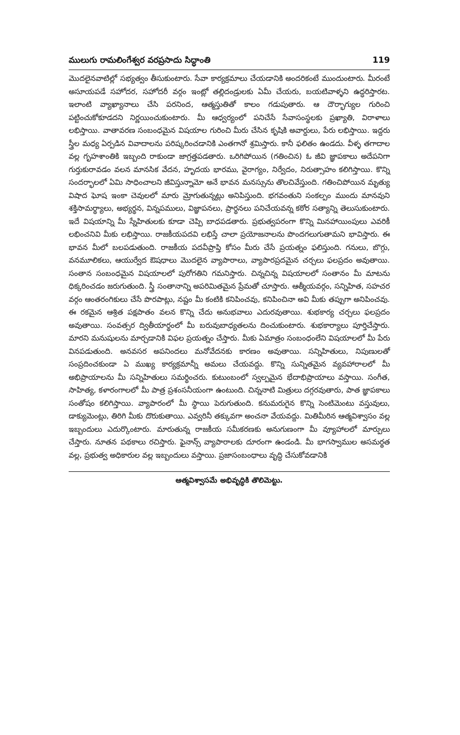ములుగు రామలింగేశ్వర వరప్రసాదు సిద్ధాంతి 119
మొదలైనవాటిల్లో సభ్యత్వం తీసుకుంటారు. సేవా కార్యక్రమాలు చేయడానికి అందరికంటే ముందుంటారు. మీరంటే అసూయపడే సహోదర, సహోదరీ వర్గం ఇంట్లో తల్లిదండ్రులకు ఏమీ చేయరు, బయటివాళ్ళని ఉద్ధరిస్తారట. ఇలాంటి వ్యాఖ్యానాలు చేసి పరనింద, ఆత్మస్తుతితో కాలం గడుపుతారు. ఆ దౌర్భాగ్యుల గురించి పట్టించుకోకూడదని నిర్ణయించుకుంటారు. మీ ఆధ్వర్యంలో పనిచేసే సేవాసంస్థలకు ప్రఖ్యాతి, విరాళాలు లభిస్తాయి. వాతావరణ సంబంధమైన విషయాల గురించి మీరు చేసిన కృషికి అవార్డులు, పేరు లభిస్తాయి. ఇద్దరు స్త్రీల మధ్య ఏర్పడిన వివాదాలను పరిష్కరించడానికి ఎంతగానో శ్రమిస్తారు. కానీ ఫలితం ఉండదు. వీళ్ళ తగాదాల వల్ల గృహశాంతికి ఇబ్బంది రాకుండా జాగ్రత్తపడతారు. ఒరిగిపోయిన (గతించిన) ఓ జీవి జ్ఞాపకాలు అదేపనిగా గుర్తుకురావడం వలన మానసిక వేదన, హృదయ భారము, వైరాగ్యం, నిర్వేదం, నిరుత్సాహం కలిగిస్తాయి. కొన్ని సందర్భాలలో ఏమి సాధించాలని జీవిస్తున్నామో అనే భావన మనస్సును తొలచివేస్తుంది. గతించిపోయిన మృత్యు విషాద ఘోష ఇంకా చెవులలో మారు మ్రోగుతున్నట్లు అనిపిస్తుంది. భగవంతుని సంకల్పం ముందు మానవుని శక్తిసామర్థ్యాలు, అభ్యర్థన, విన్నపములు, విజ్ఞాపనలు, ప్రార్థనలు పనిచేయవన్న కఠోర సత్యాన్ని తెలుసుకుంటారు. ఇదే విషయాన్ని మీ స్నేహితులకు కూడా చెప్పి బాధపడతారు. ప్రభుత్వపరంగా కొన్ని మినహాయింపులు ఎవరికీ లభించనివి మీకు లభిస్తాయి. రాజకీయపదవి లభిస్తే చాలా ప్రయోజనాలను పొందగలుగుతామని భావిస్తారు. ఈ భావన మీలో బలపడుతుంది. రాజకీయ పదవీప్రాప్తి కోసం మీరు చేసే ప్రయత్నం ఫలిస్తుంది. గనులు, బొగ్గు, వనమూలికలు, ఆయుర్వేద ఔషధాలు మొదలైన వ్యాపారాలు, వ్యాపారప్రదమైన చర్చలు ఫలప్రదం అవుతాయి. సంతాన సంబంధమైన విషయాలలో పురోగతిని గమనిస్తారు. చిన్నచిన్న విషయాలలో సంతానం మీ మాటను ధిక్కరించడం జరుగుతుంది. స్త్రీ సంతానాన్ని అపరిమితమైన ప్రేమతో చూస్తారు. ఆత్మీయవర్గం, సన్నిహిత, సహచర వర్గం ఆంతరంగికులు చేసే పొరపాట్లు, నష్టం మీ కంటికి కనిపించవు, కనిపించినా అవి మీకు తప్పుగా అనిపించవు. ఈ రకమైన ఆశ్రిత పక్షపాతం వలన కొన్ని చేదు అనుభవాలు ఎదురవుతాయి. శుభకార్య చర్చలు ఫలప్రదం అవుతాయి. సంవత్సర ద్వితీయార్థంలో మీ బరువుబాధ్యతలను దించుకుంటారు. శుభకార్యాలు పూర్తిచేస్తారు. మారని మనుషులను మార్చడానికి విఫల ప్రయత్నం చేస్తారు. మీకు ఏమాత్రం సంబంధంలేని విషయాలలో మీ పేరు వినపడుతుంది. అనవసర అపనిందలు మనోవేదనకు కారణం అవుతాయి. సన్నిహితులు, నిపుణులతో సంప్రదించకుండా ఏ ముఖ్య కార్యక్రమాన్నీ అమలు చేయవద్దు. కొన్ని సున్నితమైన వ్యవహారాలలో మీ అభిప్రాయాలను మీ సన్నిహితులు సమర్థించరు. కుటుంబంలో స్వల్పమైన భేదాభిప్రాయాలు వస్తాయి. సంగీత, సాహిత్య, కళారంగాలలో మీ పాత్ర ప్రశంసనీయంగా ఉంటుంది. చిన్ననాటి మిత్రులు దగ్గరవుతారు, పాత జ్ఞాపకాలు సంతోషం కలిగిస్తాయి. వ్యాపారంలో మీ స్థాయి పెరుగుతుంది. కనుమరుగైన కొన్ని సెంటిమెంటు వస్తువులు, డాక్యుమెంట్లు, తిరిగి మీకు దొరుకుతాయి. ఎవ్వరినీ తక్కువగా అంచనా వేయవద్దు. మితిమీరిన ఆత్మవిశ్వాసం వల్ల ఇబ్బందులు ఎదుర్కొంటారు. మారుతున్న రాజకీయ సమీకరణకు అనుగుణంగా మీ వ్యూహాలలో మార్పులు చేస్తారు. నూతన పథకాలు రచిస్తారు. ఫైనాన్స్ వ్యాపారాలకు దూరంగా ఉండండి. మీ భాగస్వాముల అసమర్థత వల్ల, ప్రభుత్వ అధికారుల వల్ల ఇబ్బందులు వస్తాయి. ప్రజాసంబంధాలు వృద్ధి చేసుకోవడానికి
ఆత్మవిశ్వాసమే అభివృద్ధికి తొలిమెట్టు.